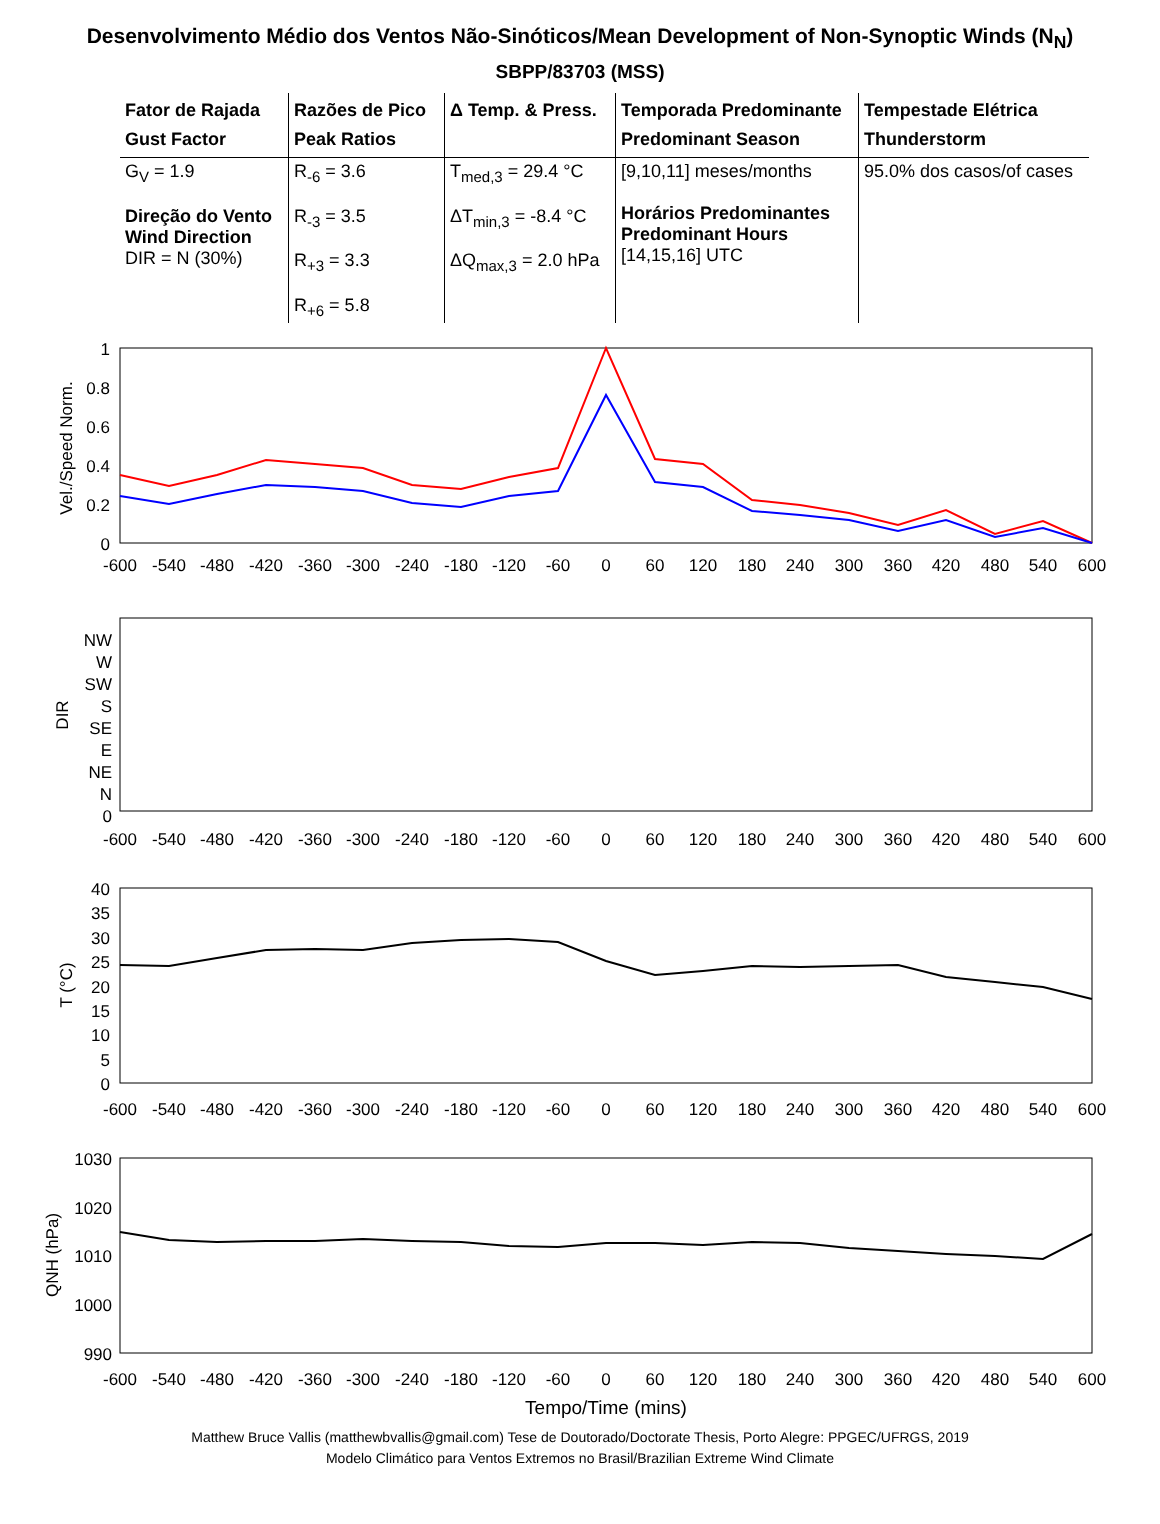Desenvolvimento Médio dos Ventos Não-Sinóticos/Mean Development of Non-Synoptic Winds (N<sub>N</sub>)
SBPP/83703 (MSS)
| Fator de Rajada Gust Factor | Razões de Pico Peak Ratios | Δ Temp. & Press. | Temporada Predominante Predominant Season | Tempestade Elétrica Thunderstorm |
| --- | --- | --- | --- | --- |
| G<sub>V</sub> = 1.9 Direção do Vento Wind Direction DIR = N (30%) | R<sub>-6</sub> = 3.6 R<sub>-3</sub> = 3.5 R<sub>+3</sub> = 3.3 R<sub>+6</sub> = 5.8 | T<sub>med,3</sub> = 29.4 °C ΔT<sub>min,3</sub> = -8.4 °C ΔQ<sub>max,3</sub> = 2.0 hPa | [9,10,11] meses/months Horários Predominantes Predominant Hours [14,15,16] UTC | 95.0% dos casos/of cases |
-600
-540
-480
-420
-360
-300
-240
-180
-120
-60
0
60
120
180
240
300
360
420
480
540
600
1
0.8
0.6
0.4
0.2
0
Vel./Speed Norm.
NW
W
SW
S
SE
E
NE
N
0
DIR
-600
-540
-480
-420
-360
-300
-240
-180
-120
-60
0
60
120
180
240
300
360
420
480
540
600
40
35
30
25
20
15
10
5
0
T (°C)
-600
-540
-480
-420
-360
-300
-240
-180
-120
-60
0
60
120
180
240
300
360
420
480
540
600
1030
1020
1010
1000
990
QNH (hPa)
-600
-540
-480
-420
-360
-300
-240
-180
-120
-60
0
60
120
180
240
300
360
420
480
540
600
Tempo/Time (mins)
Matthew Bruce Vallis (matthewbvallis@gmail.com) Tese de Doutorado/Doctorate Thesis, Porto Alegre: PPGEC/UFRGS, 2019
Modelo Climático para Ventos Extremos no Brasil/Brazilian Extreme Wind Climate